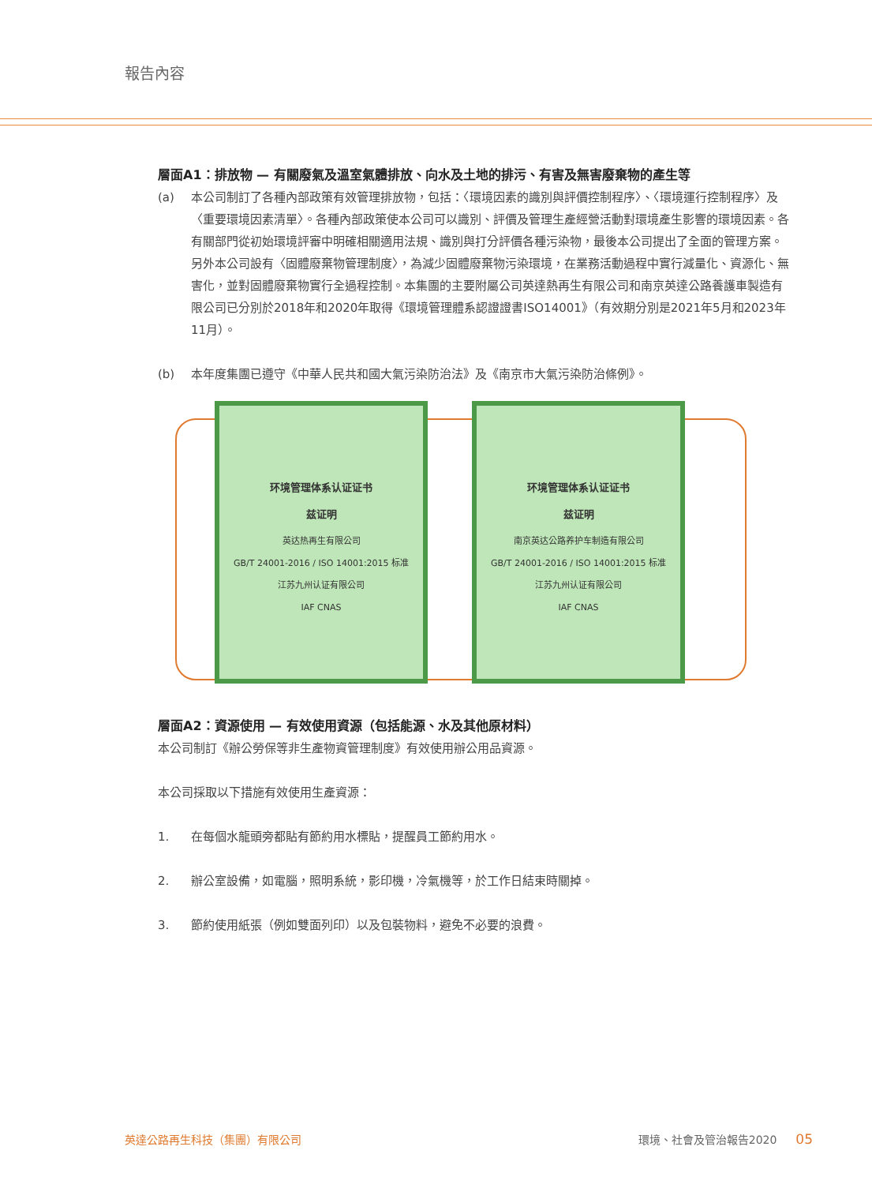報告內容
層面A1：排放物 — 有關廢氣及溫室氣體排放、向水及土地的排污、有害及無害廢棄物的產生等
(a) 本公司制訂了各種內部政策有效管理排放物，包括：〈環境因素的識別與評價控制程序〉、〈環境運行控制程序〉及〈重要環境因素清單〉。各種內部政策使本公司可以識別、評價及管理生產經營活動對環境產生影響的環境因素。各有關部門從初始環境評審中明確相關適用法規、識別與打分評價各種污染物，最後本公司提出了全面的管理方案。另外本公司設有〈固體廢棄物管理制度〉，為減少固體廢棄物污染環境，在業務活動過程中實行減量化、資源化、無害化，並對固體廢棄物實行全過程控制。本集團的主要附屬公司英達熱再生有限公司和南京英達公路養護車製造有限公司已分別於2018年和2020年取得《環境管理體系認證證書ISO14001》（有效期分別是2021年5月和2023年11月）。
(b) 本年度集團已遵守《中華人民共和國大氣污染防治法》及《南京市大氣污染防治條例》。
环境管理体系认证证书
兹证明
英达热再生有限公司
GB/T 24001-2016 / ISO 14001:2015 标准
江苏九州认证有限公司
IAF CNAS
环境管理体系认证证书
兹证明
南京英达公路养护车制造有限公司
GB/T 24001-2016 / ISO 14001:2015 标准
江苏九州认证有限公司
IAF CNAS
層面A2：資源使用 — 有效使用資源（包括能源、水及其他原材料）
本公司制訂《辦公勞保等非生產物資管理制度》有效使用辦公用品資源。
本公司採取以下措施有效使用生產資源：
1. 在每個水龍頭旁都貼有節約用水標貼，提醒員工節約用水。
2. 辦公室設備，如電腦，照明系統，影印機，冷氣機等，於工作日結束時關掉。
3. 節約使用紙張（例如雙面列印）以及包裝物料，避免不必要的浪費。
英達公路再生科技（集團）有限公司 環境、社會及管治報告2020 05